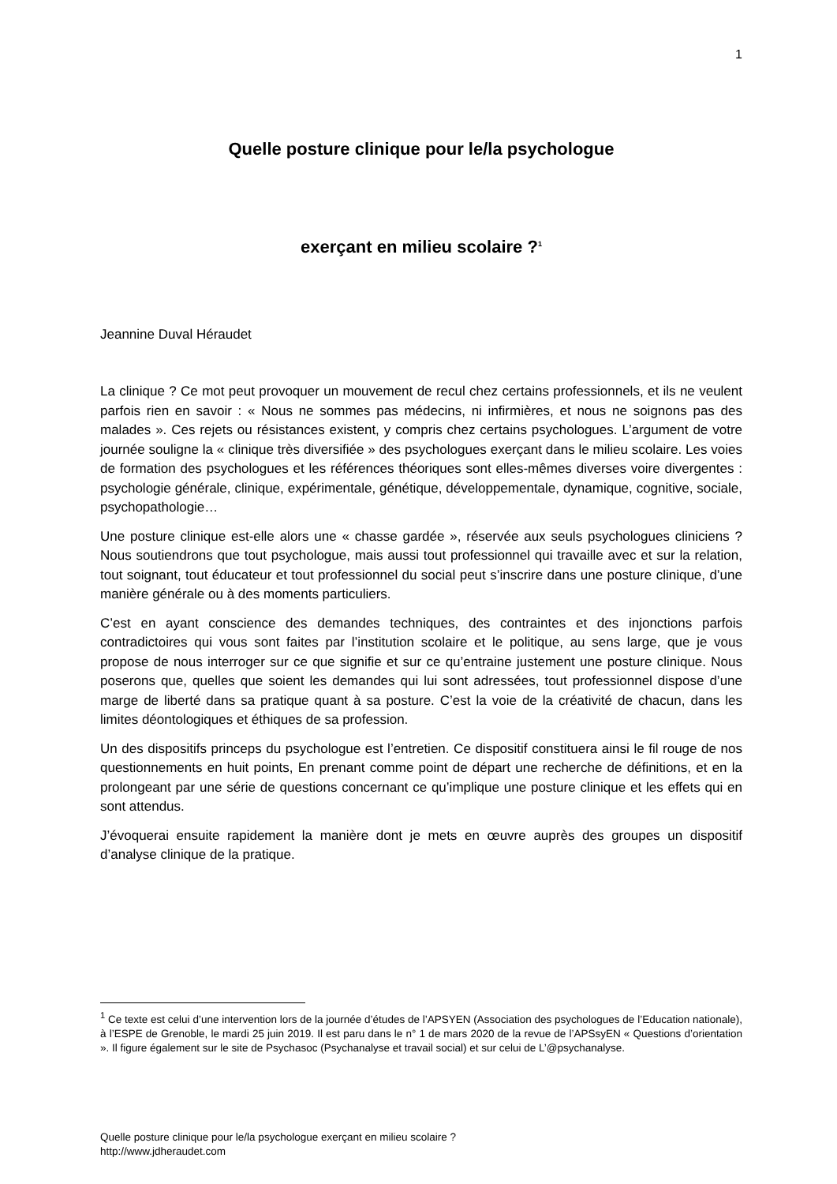1
Quelle posture clinique pour le/la psychologue
exerçant en milieu scolaire ?<sup>1</sup>
Jeannine Duval Héraudet
La clinique ? Ce mot peut provoquer un mouvement de recul chez certains professionnels, et ils ne veulent parfois rien en savoir : « Nous ne sommes pas médecins, ni infirmières, et nous ne soignons pas des malades ». Ces rejets ou résistances existent, y compris chez certains psychologues. L’argument de votre journée souligne la « clinique très diversifiée » des psychologues exerçant dans le milieu scolaire. Les voies de formation des psychologues et les références théoriques sont elles-mêmes diverses voire divergentes : psychologie générale, clinique, expérimentale, génétique, développementale, dynamique, cognitive, sociale, psychopathologie…
Une posture clinique est-elle alors une « chasse gardée », réservée aux seuls psychologues cliniciens ? Nous soutiendrons que tout psychologue, mais aussi tout professionnel qui travaille avec et sur la relation, tout soignant, tout éducateur et tout professionnel du social peut s’inscrire dans une posture clinique, d’une manière générale ou à des moments particuliers.
C’est en ayant conscience des demandes techniques, des contraintes et des injonctions parfois contradictoires qui vous sont faites par l’institution scolaire et le politique, au sens large, que je vous propose de nous interroger sur ce que signifie et sur ce qu’entraine justement une posture clinique. Nous poserons que, quelles que soient les demandes qui lui sont adressées, tout professionnel dispose d’une marge de liberté dans sa pratique quant à sa posture. C’est la voie de la créativité de chacun, dans les limites déontologiques et éthiques de sa profession.
Un des dispositifs princeps du psychologue est l’entretien. Ce dispositif constituera ainsi le fil rouge de nos questionnements en huit points, En prenant comme point de départ une recherche de définitions, et en la prolongeant par une série de questions concernant ce qu’implique une posture clinique et les effets qui en sont attendus.
J’évoquerai ensuite rapidement la manière dont je mets en œuvre auprès des groupes un dispositif d’analyse clinique de la pratique.
<sup>1</sup> Ce texte est celui d’une intervention lors de la journée d’études de l’APSYEN (Association des psychologues de l’Education nationale), à l’ESPE de Grenoble, le mardi 25 juin 2019. Il est paru dans le n° 1 de mars 2020 de la revue de l’APSsyEN « Questions d’orientation ». Il figure également sur le site de Psychasoc (Psychanalyse et travail social) et sur celui de L’@psychanalyse.
Quelle posture clinique pour le/la psychologue exerçant en milieu scolaire ?
http://www.jdheraudet.com